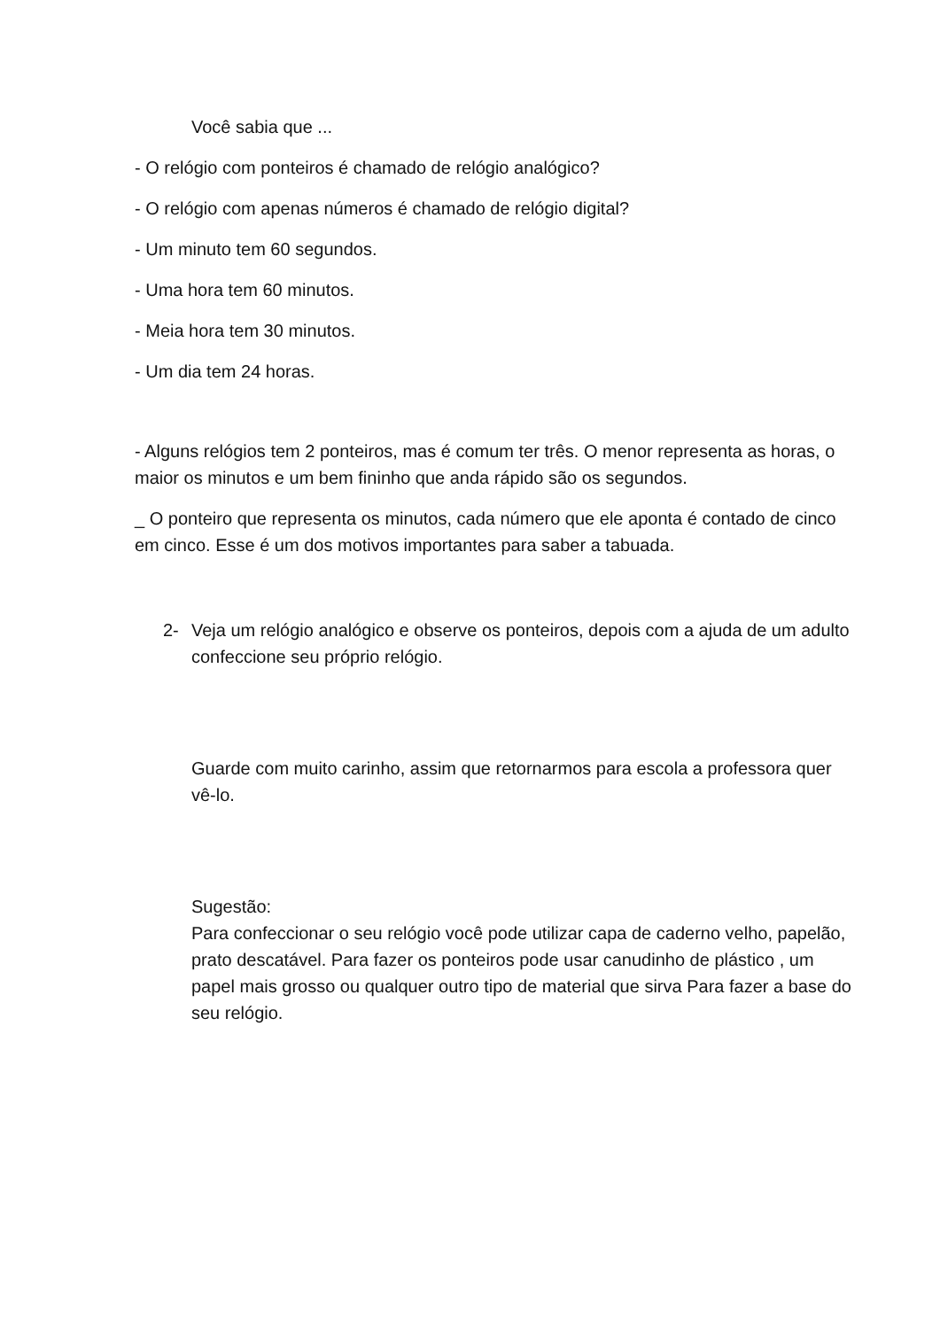Você sabia que ...
- O relógio com ponteiros é chamado de relógio analógico?
- O relógio com apenas números é chamado de relógio digital?
- Um minuto tem 60 segundos.
- Uma hora tem 60 minutos.
- Meia hora tem 30 minutos.
- Um dia tem 24 horas.
- Alguns relógios tem 2 ponteiros, mas é comum ter três. O menor representa as horas, o maior os minutos e um bem fininho que anda rápido são os segundos.
_ O ponteiro que representa os minutos, cada número que ele aponta é contado de cinco em cinco. Esse é um dos motivos importantes para saber a tabuada.
2- Veja um relógio analógico e observe os ponteiros, depois com a ajuda de um adulto confeccione seu próprio relógio.
Guarde com muito carinho, assim que retornarmos para escola a professora quer vê-lo.
Sugestão:
Para confeccionar o seu relógio você pode utilizar capa de caderno velho, papelão, prato descatável. Para fazer os ponteiros pode usar canudinho de plástico , um papel mais grosso ou qualquer outro tipo de material que sirva Para fazer a base do seu relógio.